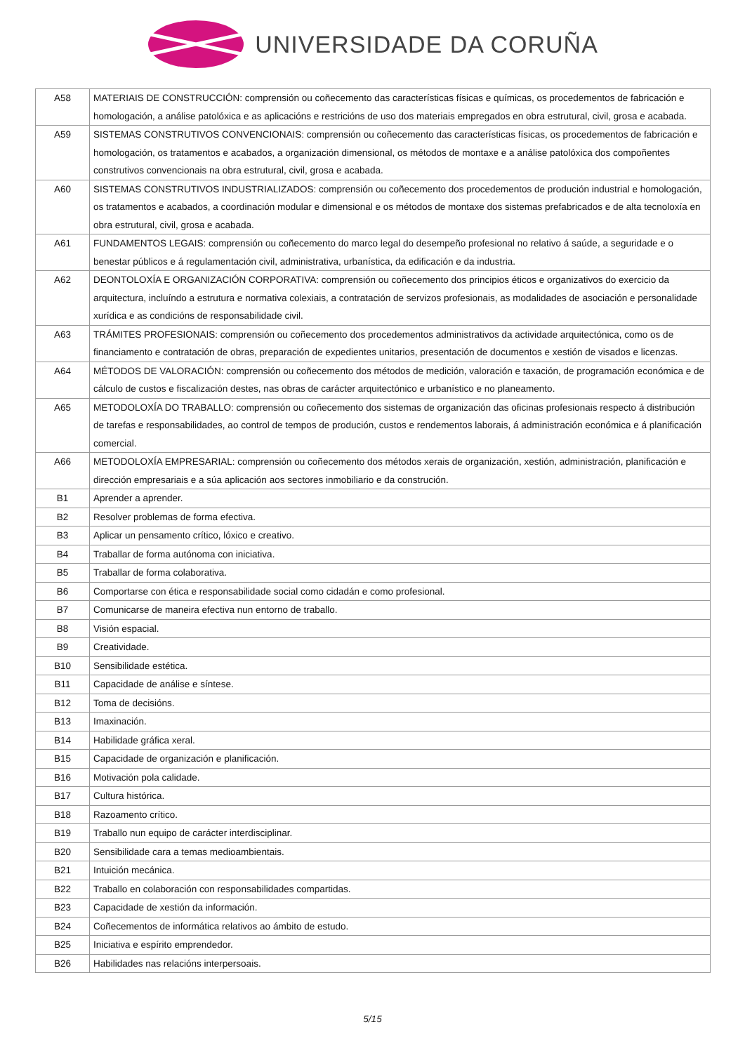UNIVERSIDADE DA CORUÑA
| A58 | MATERIAIS DE CONSTRUCCIÓN: comprensión ou coñecemento das características físicas e químicas, os procedementos de fabricación e homologación, a análise patolóxica e as aplicacións e restricións de uso dos materiais empregados en obra estrutural, civil, grosa e acabada. |
| A59 | SISTEMAS CONSTRUTIVOS CONVENCIONAIS: comprensión ou coñecemento das características físicas, os procedementos de fabricación e homologación, os tratamentos e acabados, a organización dimensional, os métodos de montaxe e a análise patolóxica dos compoñentes construtivos convencionais na obra estrutural, civil, grosa e acabada. |
| A60 | SISTEMAS CONSTRUTIVOS INDUSTRIALIZADOS: comprensión ou coñecemento dos procedementos de produción industrial e homologación, os tratamentos e acabados, a coordinación modular e dimensional e os métodos de montaxe dos sistemas prefabricados e de alta tecnoloxía en obra estrutural, civil, grosa e acabada. |
| A61 | FUNDAMENTOS LEGAIS: comprensión ou coñecemento do marco legal do desempeño profesional no relativo á saúde, a seguridade e o benestar públicos e á regulamentación civil, administrativa, urbanística, da edificación e da industria. |
| A62 | DEONTOLOXÍA E ORGANIZACIÓN CORPORATIVA: comprensión ou coñecemento dos principios éticos e organizativos do exercicio da arquitectura, incluíndo a estrutura e normativa colexiais, a contratación de servizos profesionais, as modalidades de asociación e personalidade xurídica e as condicións de responsabilidade civil. |
| A63 | TRÁMITES PROFESIONAIS: comprensión ou coñecemento dos procedementos administrativos da actividade arquitectónica, como os de financiamento e contratación de obras, preparación de expedientes unitarios, presentación de documentos e xestión de visados e licenzas. |
| A64 | MÉTODOS DE VALORACIÓN: comprensión ou coñecemento dos métodos de medición, valoración e taxación, de programación económica e de cálculo de custos e fiscalización destes, nas obras de carácter arquitectónico e urbanístico e no planeamento. |
| A65 | METODOLOXÍA DO TRABALLO: comprensión ou coñecemento dos sistemas de organización das oficinas profesionais respecto á distribución de tarefas e responsabilidades, ao control de tempos de produción, custos e rendementos laborais, á administración económica e á planificación comercial. |
| A66 | METODOLOXÍA EMPRESARIAL: comprensión ou coñecemento dos métodos xerais de organización, xestión, administración, planificación e dirección empresariais e a súa aplicación aos sectores inmobiliario e da construción. |
| B1 | Aprender a aprender. |
| B2 | Resolver problemas de forma efectiva. |
| B3 | Aplicar un pensamento crítico, lóxico e creativo. |
| B4 | Traballar de forma autónoma con iniciativa. |
| B5 | Traballar de forma colaborativa. |
| B6 | Comportarse con ética e responsabilidade social como cidadán e como profesional. |
| B7 | Comunicarse de maneira efectiva nun entorno de traballo. |
| B8 | Visión espacial. |
| B9 | Creatividade. |
| B10 | Sensibilidade estética. |
| B11 | Capacidade de análise e síntese. |
| B12 | Toma de decisións. |
| B13 | Imaxinación. |
| B14 | Habilidade gráfica xeral. |
| B15 | Capacidade de organización e planificación. |
| B16 | Motivación pola calidade. |
| B17 | Cultura histórica. |
| B18 | Razoamento crítico. |
| B19 | Traballo nun equipo de carácter interdisciplinar. |
| B20 | Sensibilidade cara a temas medioambientais. |
| B21 | Intuición mecánica. |
| B22 | Traballo en colaboración con responsabilidades compartidas. |
| B23 | Capacidade de xestión da información. |
| B24 | Coñecementos de informática relativos ao ámbito de estudo. |
| B25 | Iniciativa e espírito emprendedor. |
| B26 | Habilidades nas relacións interpersoais. |
5/15